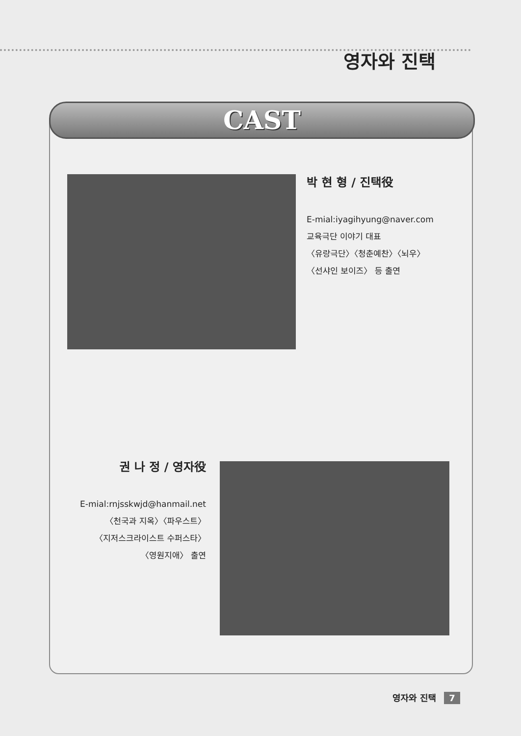영자와 진택
CAST
박 현 형 / 진택役
E-mial:iyagihyung@naver.com
교육극단 이야기 대표
〈유랑극단〉〈청춘예찬〉〈뇌우〉
〈선샤인 보이즈〉 등 출연
권 나 정 / 영자役
E-mial:rnjsskwjd@hanmail.net
〈천국과 지옥〉〈파우스트〉
〈지저스크라이스트 수퍼스타〉
〈영원지애〉 출연
영자와 진택 7